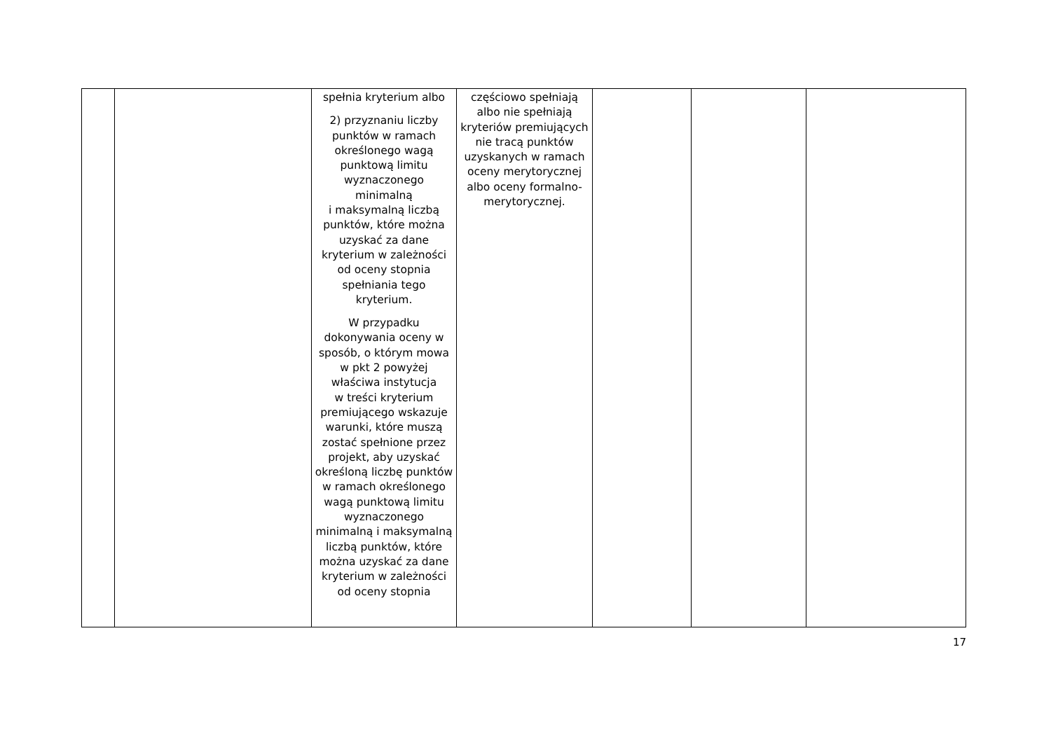| | | spełnia kryterium albo 2) przyznaniu liczby punktów w ramach określonego wagą punktową limitu wyznaczonego minimalną i maksymalną liczbą punktów, które można uzyskać za dane kryterium w zależności od oceny stopnia spełniania tego kryterium. W przypadku dokonywania oceny w sposób, o którym mowa w pkt 2 powyżej właściwa instytucja w treści kryterium premiującego wskazuje warunki, które muszą zostać spełnione przez projekt, aby uzyskać określoną liczbę punktów w ramach określonego wagą punktową limitu wyznaczonego minimalną i maksymalną liczbą punktów, które można uzyskać za dane kryterium w zależności od oceny stopnia | częściowo spełniają albo nie spełniają kryteriów premiujących nie tracą punktów uzyskanych w ramach oceny merytorycznej albo oceny formalno-merytorycznej. | | | |
17